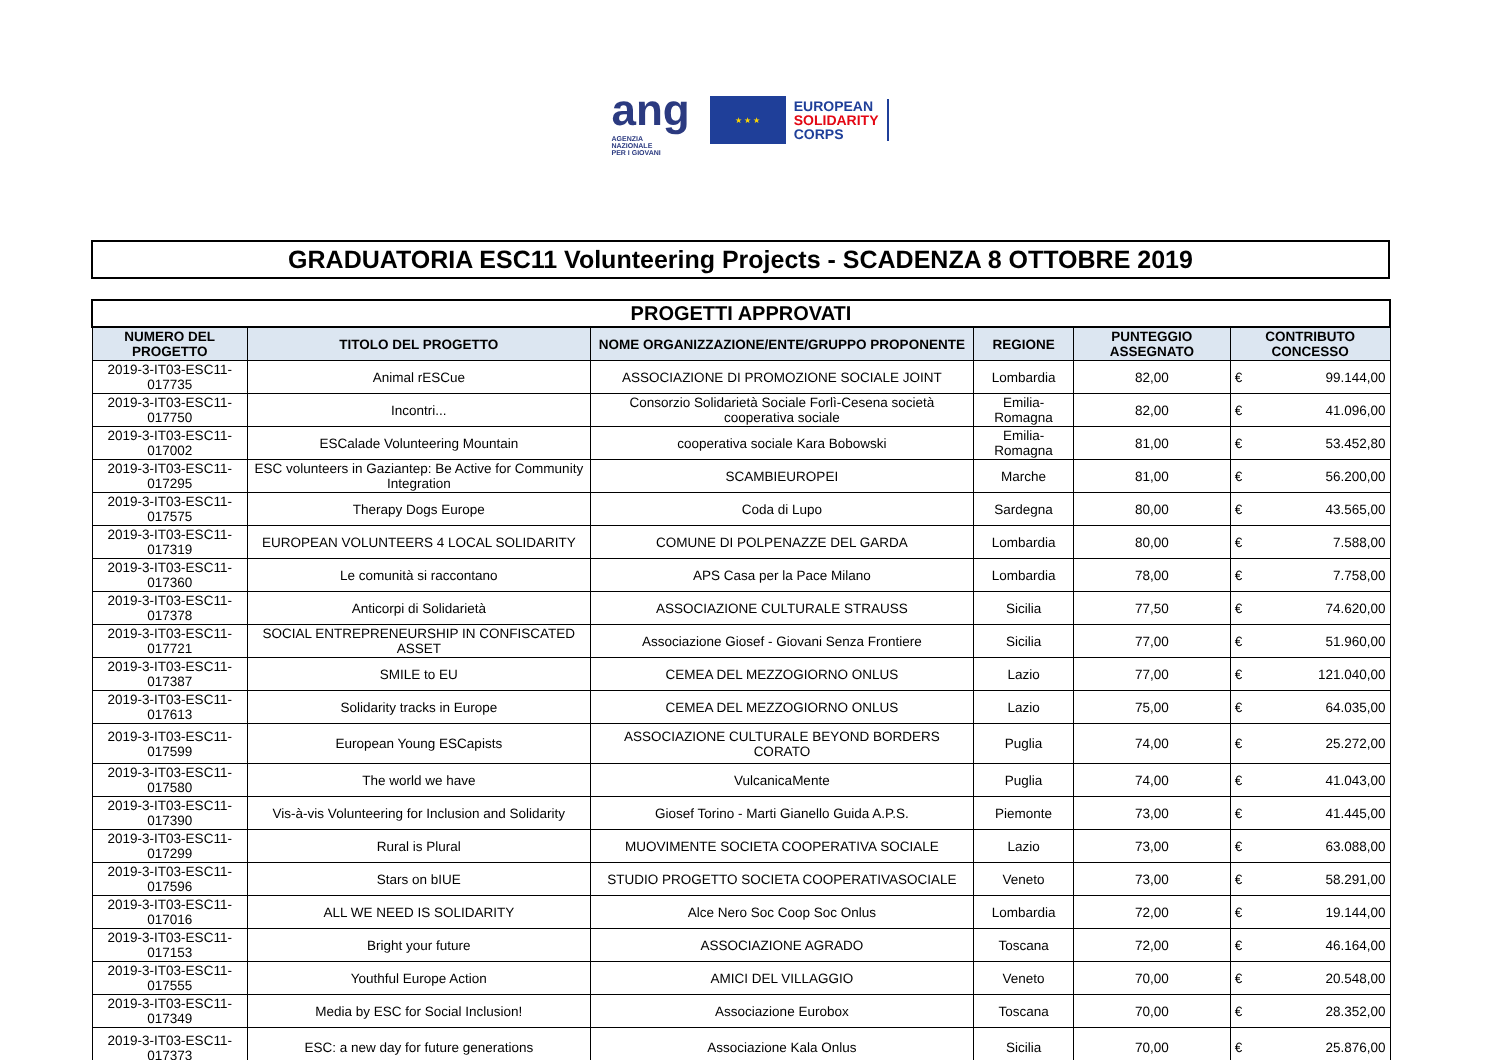ang
AGENZIA
NAZIONALE
PER I GIOVANI
★ ★ ★
EUROPEAN
SOLIDARITY
CORPS
GRADUATORIA ESC11 Volunteering Projects - SCADENZA 8 OTTOBRE 2019
| PROGETTI APPROVATI | | | | | | |
| --- | --- | --- | --- | --- | --- | --- |
| NUMERO DEL PROGETTO | TITOLO DEL PROGETTO | NOME ORGANIZZAZIONE/ENTE/GRUPPO PROPONENTE | REGIONE | PUNTEGGIO ASSEGNATO | CONTRIBUTO CONCESSO | |
| 2019-3-IT03-ESC11-017735 | Animal rESCue | ASSOCIAZIONE DI PROMOZIONE SOCIALE JOINT | Lombardia | 82,00 | € | 99.144,00 |
| 2019-3-IT03-ESC11-017750 | Incontri... | Consorzio Solidarietà Sociale Forlì-Cesena società cooperativa sociale | Emilia-Romagna | 82,00 | € | 41.096,00 |
| 2019-3-IT03-ESC11-017002 | ESCalade Volunteering Mountain | cooperativa sociale Kara Bobowski | Emilia-Romagna | 81,00 | € | 53.452,80 |
| 2019-3-IT03-ESC11-017295 | ESC volunteers in Gaziantep: Be Active for Community Integration | SCAMBIEUROPEI | Marche | 81,00 | € | 56.200,00 |
| 2019-3-IT03-ESC11-017575 | Therapy Dogs Europe | Coda di Lupo | Sardegna | 80,00 | € | 43.565,00 |
| 2019-3-IT03-ESC11-017319 | EUROPEAN VOLUNTEERS 4 LOCAL SOLIDARITY | COMUNE DI POLPENAZZE DEL GARDA | Lombardia | 80,00 | € | 7.588,00 |
| 2019-3-IT03-ESC11-017360 | Le comunità si raccontano | APS Casa per la Pace Milano | Lombardia | 78,00 | € | 7.758,00 |
| 2019-3-IT03-ESC11-017378 | Anticorpi di Solidarietà | ASSOCIAZIONE CULTURALE STRAUSS | Sicilia | 77,50 | € | 74.620,00 |
| 2019-3-IT03-ESC11-017721 | SOCIAL ENTREPRENEURSHIP IN CONFISCATED ASSET | Associazione Giosef - Giovani Senza Frontiere | Sicilia | 77,00 | € | 51.960,00 |
| 2019-3-IT03-ESC11-017387 | SMILE to EU | CEMEA DEL MEZZOGIORNO ONLUS | Lazio | 77,00 | € | 121.040,00 |
| 2019-3-IT03-ESC11-017613 | Solidarity tracks in Europe | CEMEA DEL MEZZOGIORNO ONLUS | Lazio | 75,00 | € | 64.035,00 |
| 2019-3-IT03-ESC11-017599 | European Young ESCapists | ASSOCIAZIONE CULTURALE BEYOND BORDERS CORATO | Puglia | 74,00 | € | 25.272,00 |
| 2019-3-IT03-ESC11-017580 | The world we have | VulcanicaMente | Puglia | 74,00 | € | 41.043,00 |
| 2019-3-IT03-ESC11-017390 | Vis-à-vis Volunteering for Inclusion and Solidarity | Giosef Torino - Marti Gianello Guida A.P.S. | Piemonte | 73,00 | € | 41.445,00 |
| 2019-3-IT03-ESC11-017299 | Rural is Plural | MUOVIMENTE SOCIETA COOPERATIVA SOCIALE | Lazio | 73,00 | € | 63.088,00 |
| 2019-3-IT03-ESC11-017596 | Stars on bIUE | STUDIO PROGETTO SOCIETA COOPERATIVASOCIALE | Veneto | 73,00 | € | 58.291,00 |
| 2019-3-IT03-ESC11-017016 | ALL WE NEED IS SOLIDARITY | Alce Nero Soc Coop Soc Onlus | Lombardia | 72,00 | € | 19.144,00 |
| 2019-3-IT03-ESC11-017153 | Bright your future | ASSOCIAZIONE AGRADO | Toscana | 72,00 | € | 46.164,00 |
| 2019-3-IT03-ESC11-017555 | Youthful Europe Action | AMICI DEL VILLAGGIO | Veneto | 70,00 | € | 20.548,00 |
| 2019-3-IT03-ESC11-017349 | Media by ESC for Social Inclusion! | Associazione Eurobox | Toscana | 70,00 | € | 28.352,00 |
| 2019-3-IT03-ESC11-017373 | ESC: a new day for future generations | Associazione Kala Onlus | Sicilia | 70,00 | € | 25.876,00 |